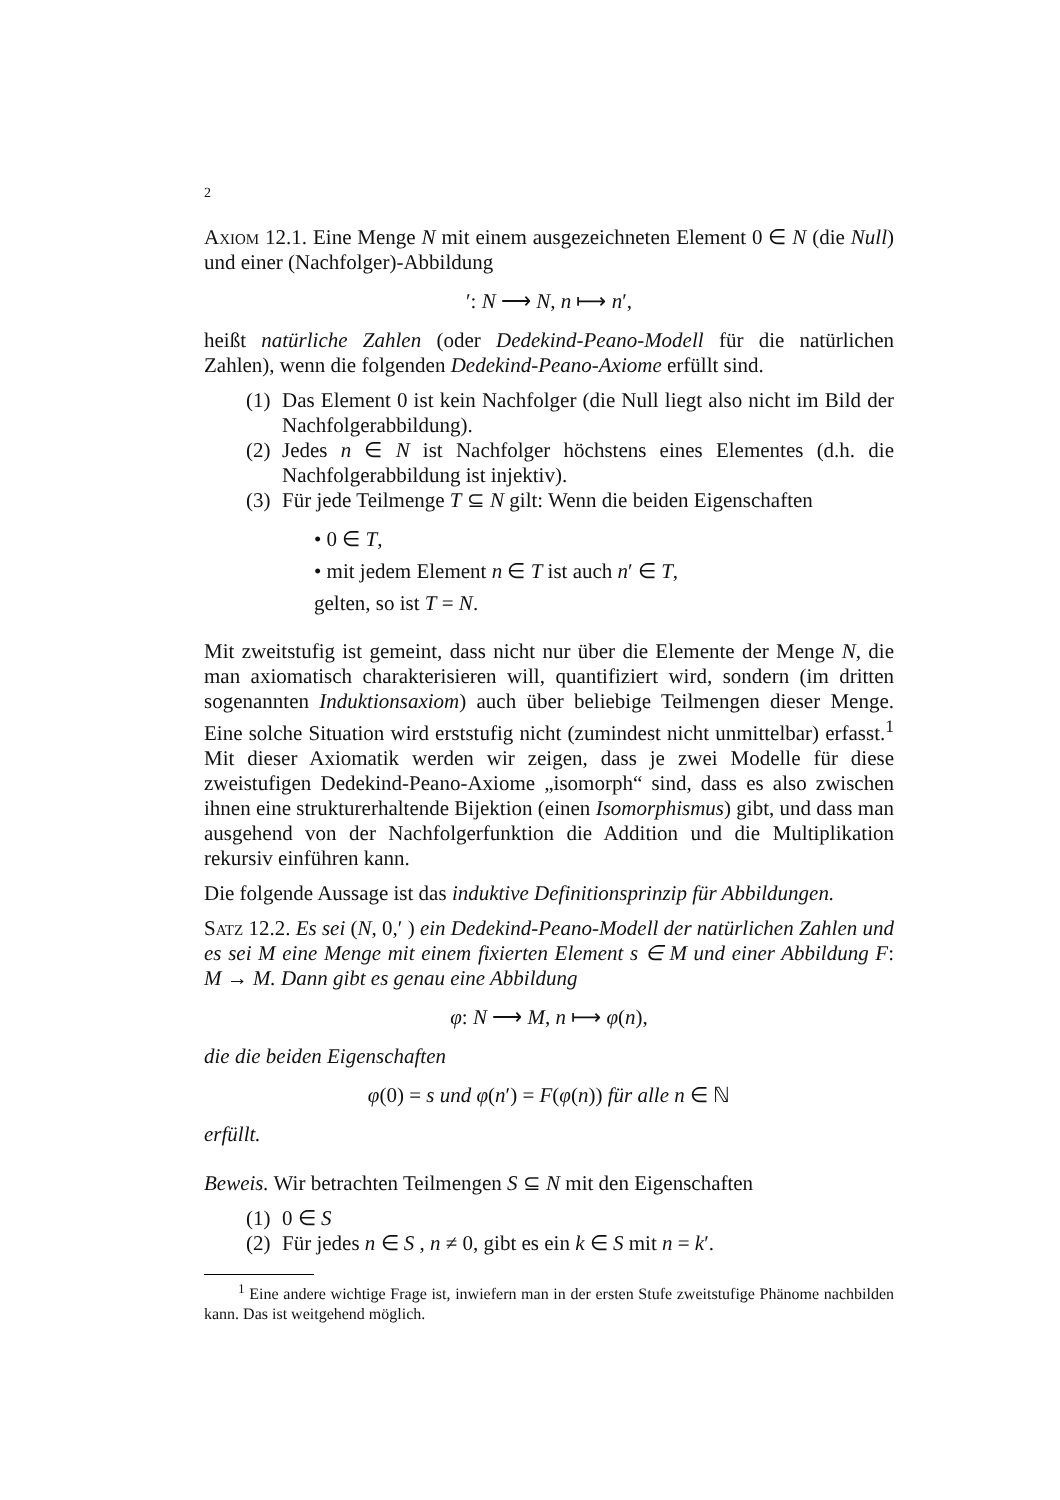2
Axiom 12.1. Eine Menge N mit einem ausgezeichneten Element 0 ∈ N (die Null) und einer (Nachfolger)-Abbildung
′: N ⟶ N, n ⟼ n′,
heißt natürliche Zahlen (oder Dedekind-Peano-Modell für die natürlichen Zahlen), wenn die folgenden Dedekind-Peano-Axiome erfüllt sind.
(1) Das Element 0 ist kein Nachfolger (die Null liegt also nicht im Bild der Nachfolgerabbildung).
(2) Jedes n ∈ N ist Nachfolger höchstens eines Elementes (d.h. die Nachfolgerabbildung ist injektiv).
(3) Für jede Teilmenge T ⊆ N gilt: Wenn die beiden Eigenschaften
• 0 ∈ T,
• mit jedem Element n ∈ T ist auch n′ ∈ T,
gelten, so ist T = N.
Mit zweitstufig ist gemeint, dass nicht nur über die Elemente der Menge N, die man axiomatisch charakterisieren will, quantifiziert wird, sondern (im dritten sogenannten Induktionsaxiom) auch über beliebige Teilmengen dieser Menge. Eine solche Situation wird erststufig nicht (zumindest nicht unmittelbar) erfasst.<sup>1</sup> Mit dieser Axiomatik werden wir zeigen, dass je zwei Modelle für diese zweistufigen Dedekind-Peano-Axiome „isomorph“ sind, dass es also zwischen ihnen eine strukturerhaltende Bijektion (einen Isomorphismus) gibt, und dass man ausgehend von der Nachfolgerfunktion die Addition und die Multiplikation rekursiv einführen kann.
Die folgende Aussage ist das induktive Definitionsprinzip für Abbildungen.
Satz 12.2. Es sei (N, 0,′ ) ein Dedekind-Peano-Modell der natürlichen Zahlen und es sei M eine Menge mit einem fixierten Element s ∈ M und einer Abbildung F: M → M. Dann gibt es genau eine Abbildung
φ: N ⟶ M, n ⟼ φ(n),
die die beiden Eigenschaften
φ(0) = s und φ(n′) = F(φ(n)) für alle n ∈ ℕ
erfüllt.
Beweis. Wir betrachten Teilmengen S ⊆ N mit den Eigenschaften
(1) 0 ∈ S
(2) Für jedes n ∈ S , n ≠ 0, gibt es ein k ∈ S mit n = k′.
<sup>1</sup> Eine andere wichtige Frage ist, inwiefern man in der ersten Stufe zweitstufige Phänome nachbilden kann. Das ist weitgehend möglich.